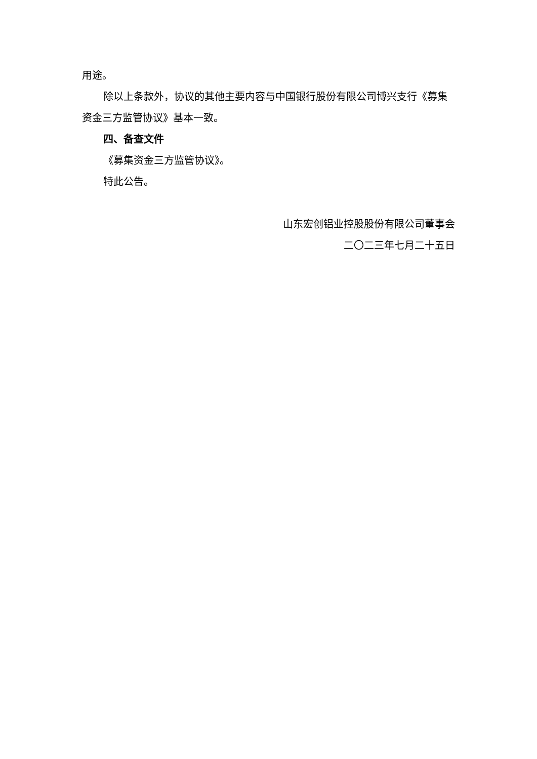用途。
除以上条款外，协议的其他主要内容与中国银行股份有限公司博兴支行《募集资金三方监管协议》基本一致。
四、备查文件
《募集资金三方监管协议》。
特此公告。
山东宏创铝业控股股份有限公司董事会
二〇二三年七月二十五日